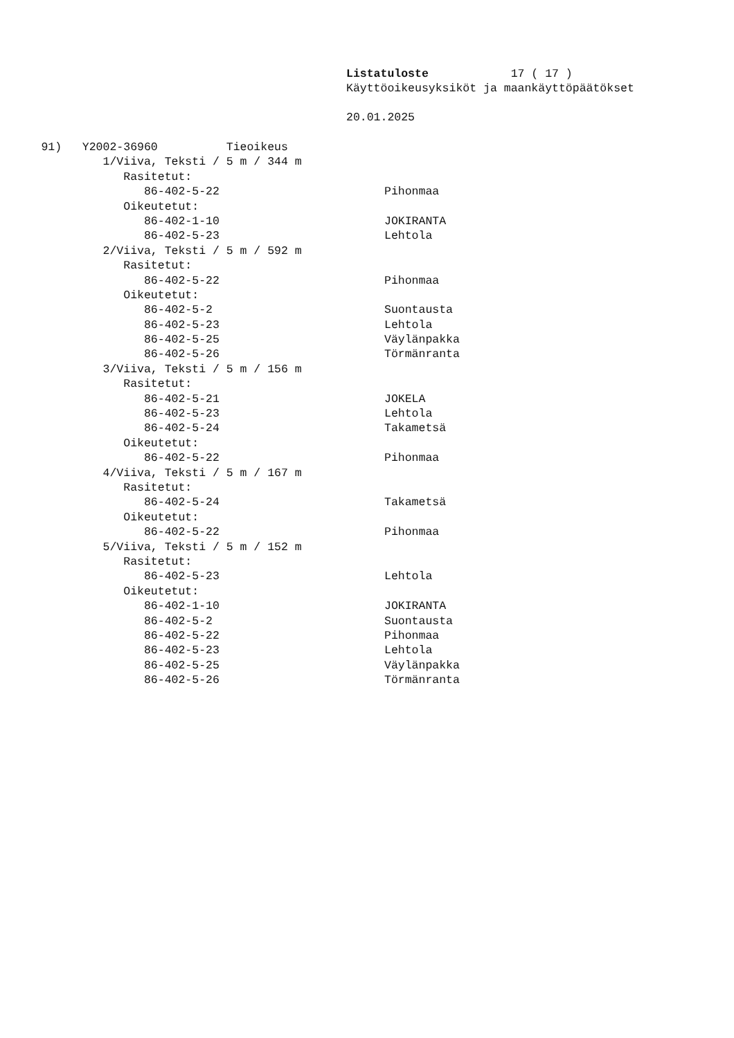Listatuloste 17 ( 17 )
Käyttöoikeusyksiköt ja maankäyttöpäätökset
20.01.2025
91) Y2002-36960 Tieoikeus
1/Viiva, Teksti / 5 m / 344 m
Rasitetut:
86-402-5-22 Pihonmaa
Oikeutetut:
86-402-1-10 JOKIRANTA
86-402-5-23 Lehtola
2/Viiva, Teksti / 5 m / 592 m
Rasitetut:
86-402-5-22 Pihonmaa
Oikeutetut:
86-402-5-2 Suontausta
86-402-5-23 Lehtola
86-402-5-25 Väylänpakka
86-402-5-26 Törmänranta
3/Viiva, Teksti / 5 m / 156 m
Rasitetut:
86-402-5-21 JOKELA
86-402-5-23 Lehtola
86-402-5-24 Takametsä
Oikeutetut:
86-402-5-22 Pihonmaa
4/Viiva, Teksti / 5 m / 167 m
Rasitetut:
86-402-5-24 Takametsä
Oikeutetut:
86-402-5-22 Pihonmaa
5/Viiva, Teksti / 5 m / 152 m
Rasitetut:
86-402-5-23 Lehtola
Oikeutetut:
86-402-1-10 JOKIRANTA
86-402-5-2 Suontausta
86-402-5-22 Pihonmaa
86-402-5-23 Lehtola
86-402-5-25 Väylänpakka
86-402-5-26 Törmänranta